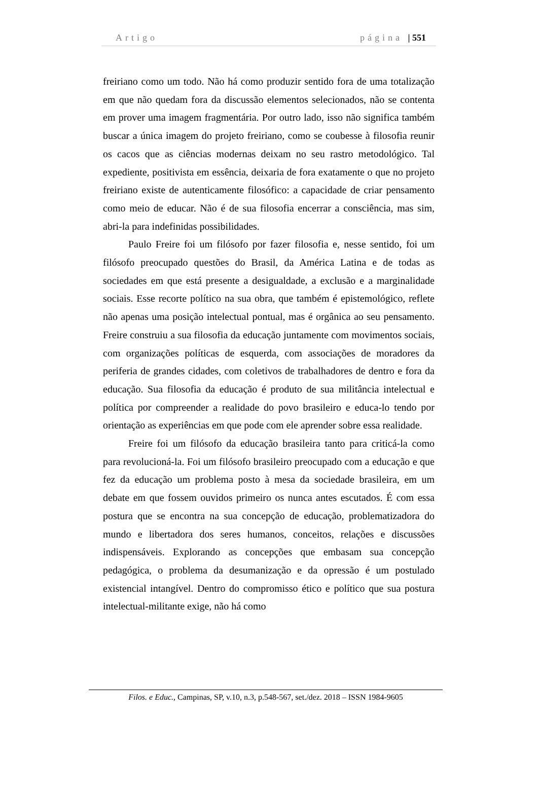Artigo página | 551
freiriano como um todo. Não há como produzir sentido fora de uma totalização em que não quedam fora da discussão elementos selecionados, não se contenta em prover uma imagem fragmentária. Por outro lado, isso não significa também buscar a única imagem do projeto freiriano, como se coubesse à filosofia reunir os cacos que as ciências modernas deixam no seu rastro metodológico. Tal expediente, positivista em essência, deixaria de fora exatamente o que no projeto freiriano existe de autenticamente filosófico: a capacidade de criar pensamento como meio de educar. Não é de sua filosofia encerrar a consciência, mas sim, abri-la para indefinidas possibilidades.
Paulo Freire foi um filósofo por fazer filosofia e, nesse sentido, foi um filósofo preocupado questões do Brasil, da América Latina e de todas as sociedades em que está presente a desigualdade, a exclusão e a marginalidade sociais. Esse recorte político na sua obra, que também é epistemológico, reflete não apenas uma posição intelectual pontual, mas é orgânica ao seu pensamento. Freire construiu a sua filosofia da educação juntamente com movimentos sociais, com organizações políticas de esquerda, com associações de moradores da periferia de grandes cidades, com coletivos de trabalhadores de dentro e fora da educação. Sua filosofia da educação é produto de sua militância intelectual e política por compreender a realidade do povo brasileiro e educa-lo tendo por orientação as experiências em que pode com ele aprender sobre essa realidade.
Freire foi um filósofo da educação brasileira tanto para criticá-la como para revolucioná-la. Foi um filósofo brasileiro preocupado com a educação e que fez da educação um problema posto à mesa da sociedade brasileira, em um debate em que fossem ouvidos primeiro os nunca antes escutados. É com essa postura que se encontra na sua concepção de educação, problematizadora do mundo e libertadora dos seres humanos, conceitos, relações e discussões indispensáveis. Explorando as concepções que embasam sua concepção pedagógica, o problema da desumanização e da opressão é um postulado existencial intangível. Dentro do compromisso ético e político que sua postura intelectual-militante exige, não há como
Filos. e Educ., Campinas, SP, v.10, n.3, p.548-567, set./dez. 2018 – ISSN 1984-9605